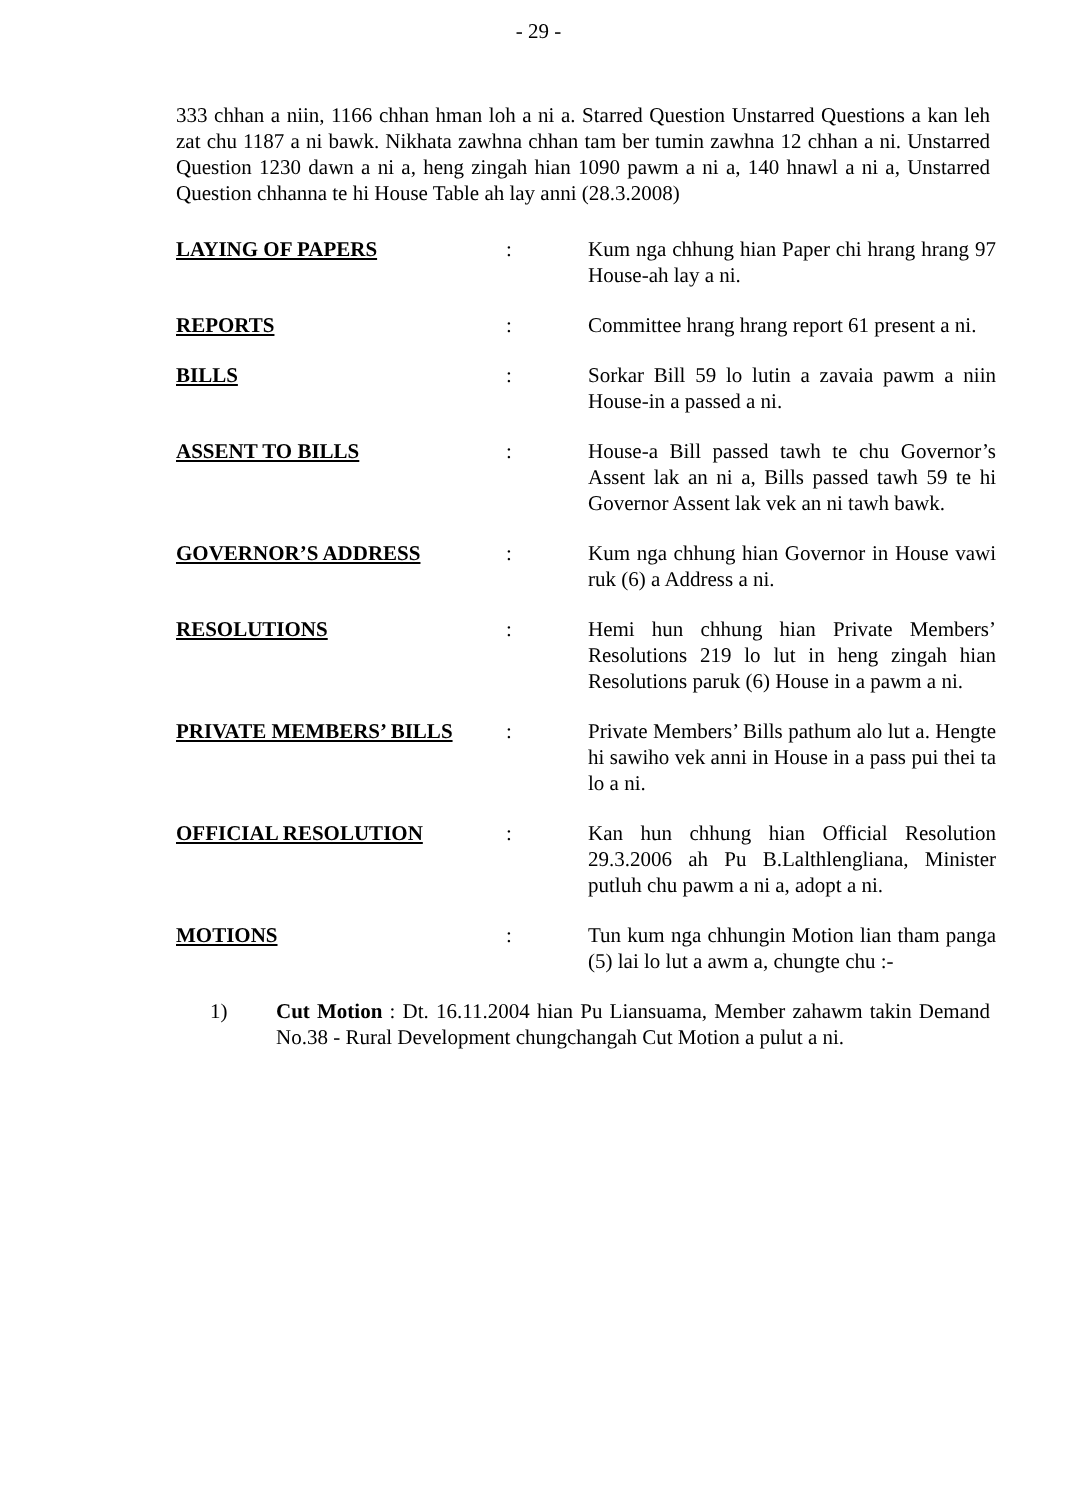- 29 -
333 chhan a niin, 1166 chhan hman loh a ni a. Starred Question Unstarred Questions a kan leh zat chu 1187 a ni bawk. Nikhata zawhna chhan tam ber tumin zawhna 12 chhan a ni. Unstarred Question 1230 dawn a ni a, heng zingah hian 1090 pawm a ni a, 140 hnawl a ni a, Unstarred Question chhanna te hi House Table ah lay anni (28.3.2008)
LAYING OF PAPERS : Kum nga chhung hian Paper chi hrang hrang 97 House-ah lay a ni.
REPORTS : Committee hrang hrang report 61 present a ni.
BILLS : Sorkar Bill 59 lo lutin a zavaia pawm a niin House-in a passed a ni.
ASSENT TO BILLS : House-a Bill passed tawh te chu Governor’s Assent lak an ni a, Bills passed tawh 59 te hi Governor Assent lak vek an ni tawh bawk.
GOVERNOR’S ADDRESS : Kum nga chhung hian Governor in House vawi ruk (6) a Address a ni.
RESOLUTIONS : Hemi hun chhung hian Private Members’ Resolutions 219 lo lut in heng zingah hian Resolutions paruk (6) House in a pawm a ni.
PRIVATE MEMBERS’ BILLS : Private Members’ Bills pathum alo lut a. Hengte hi sawiho vek anni in House in a pass pui thei ta lo a ni.
OFFICIAL RESOLUTION : Kan hun chhung hian Official Resolution 29.3.2006 ah Pu B.Lalthlengliana, Minister putluh chu pawm a ni a, adopt a ni.
MOTIONS : Tun kum nga chhungin Motion lian tham panga (5) lai lo lut a awm a, chungte chu :-
1) Cut Motion : Dt. 16.11.2004 hian Pu Liansuama, Member zahawm takin Demand No.38 - Rural Development chungchangah Cut Motion a pulut a ni.